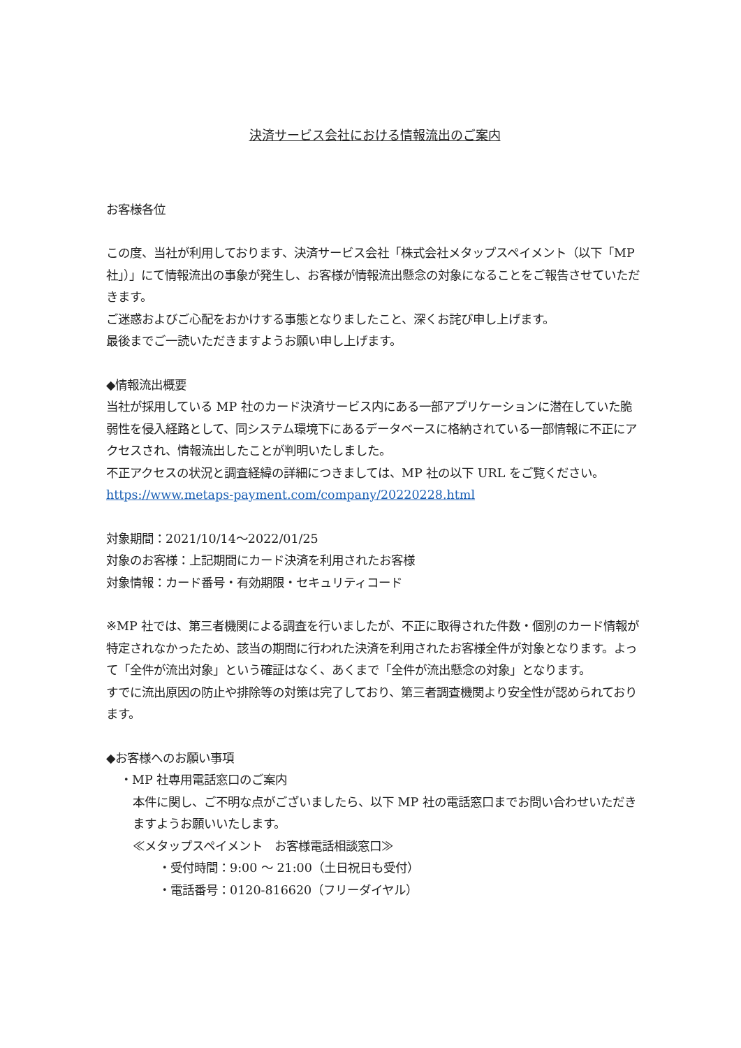決済サービス会社における情報流出のご案内
お客様各位
この度、当社が利用しております、決済サービス会社「株式会社メタップスペイメント（以下「MP 社」）」にて情報流出の事象が発生し、お客様が情報流出懸念の対象になることをご報告させていただきます。
ご迷惑およびご心配をおかけする事態となりましたこと、深くお詫び申し上げます。
最後までご一読いただきますようお願い申し上げます。
◆情報流出概要
当社が採用している MP 社のカード決済サービス内にある一部アプリケーションに潜在していた脆弱性を侵入経路として、同システム環境下にあるデータベースに格納されている一部情報に不正にアクセスされ、情報流出したことが判明いたしました。
不正アクセスの状況と調査経緯の詳細につきましては、MP 社の以下 URL をご覧ください。
https://www.metaps-payment.com/company/20220228.html
対象期間：2021/10/14～2022/01/25
対象のお客様：上記期間にカード決済を利用されたお客様
対象情報：カード番号・有効期限・セキュリティコード
※MP 社では、第三者機関による調査を行いましたが、不正に取得された件数・個別のカード情報が特定されなかったため、該当の期間に行われた決済を利用されたお客様全件が対象となります。よって「全件が流出対象」という確証はなく、あくまで「全件が流出懸念の対象」となります。
すでに流出原因の防止や排除等の対策は完了しており、第三者調査機関より安全性が認められております。
◆お客様へのお願い事項
・MP 社専用電話窓口のご案内
本件に関し、ご不明な点がございましたら、以下 MP 社の電話窓口までお問い合わせいただきますようお願いいたします。
≪メタップスペイメント　お客様電話相談窓口≫
・受付時間：9:00 ～ 21:00（土日祝日も受付）
・電話番号：0120-816620（フリーダイヤル）